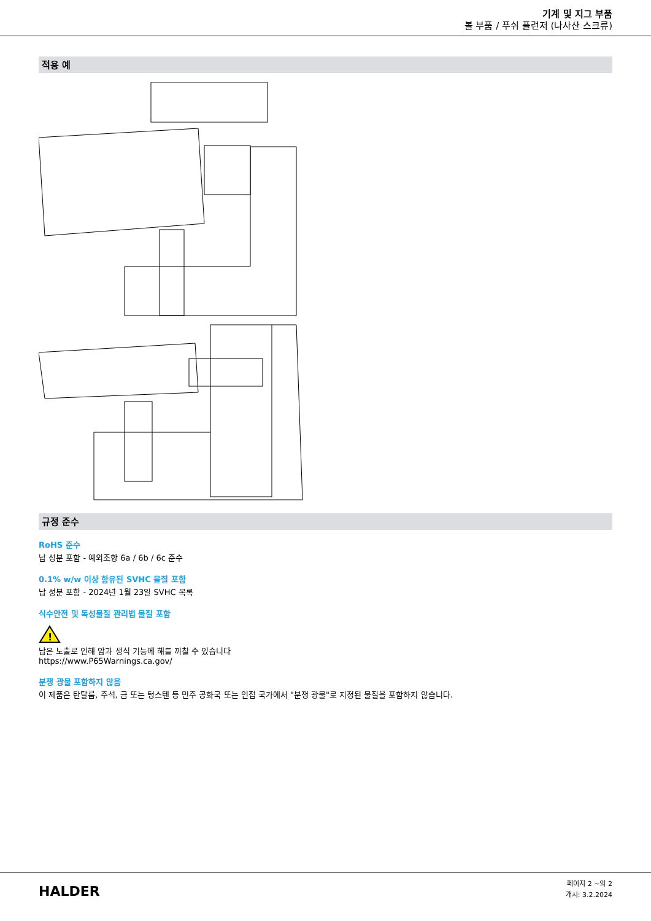기계 및 지그 부품
볼 부품 / 푸쉬 플런저 (나사산 스크류)
적용 예
규정 준수
RoHS 준수
납 성분 포함 - 예외조항 6a / 6b / 6c 준수
0.1% w/w 이상 함유된 SVHC 물질 포함
납 성분 포함 - 2024년 1월 23일 SVHC 목록
식수안전 및 독성물질 관리법 물질 포함
!
납은 노출로 인해 암과 생식 기능에 해를 끼칠 수 있습니다
https://www.P65Warnings.ca.gov/
분쟁 광물 포함하지 않음
이 제품은 탄탈룸, 주석, 금 또는 텅스텐 등 민주 공화국 또는 인접 국가에서 "분쟁 광물"로 지정된 물질을 포함하지 않습니다.
HALDER
페이지 2 ~의 2
개시: 3.2.2024